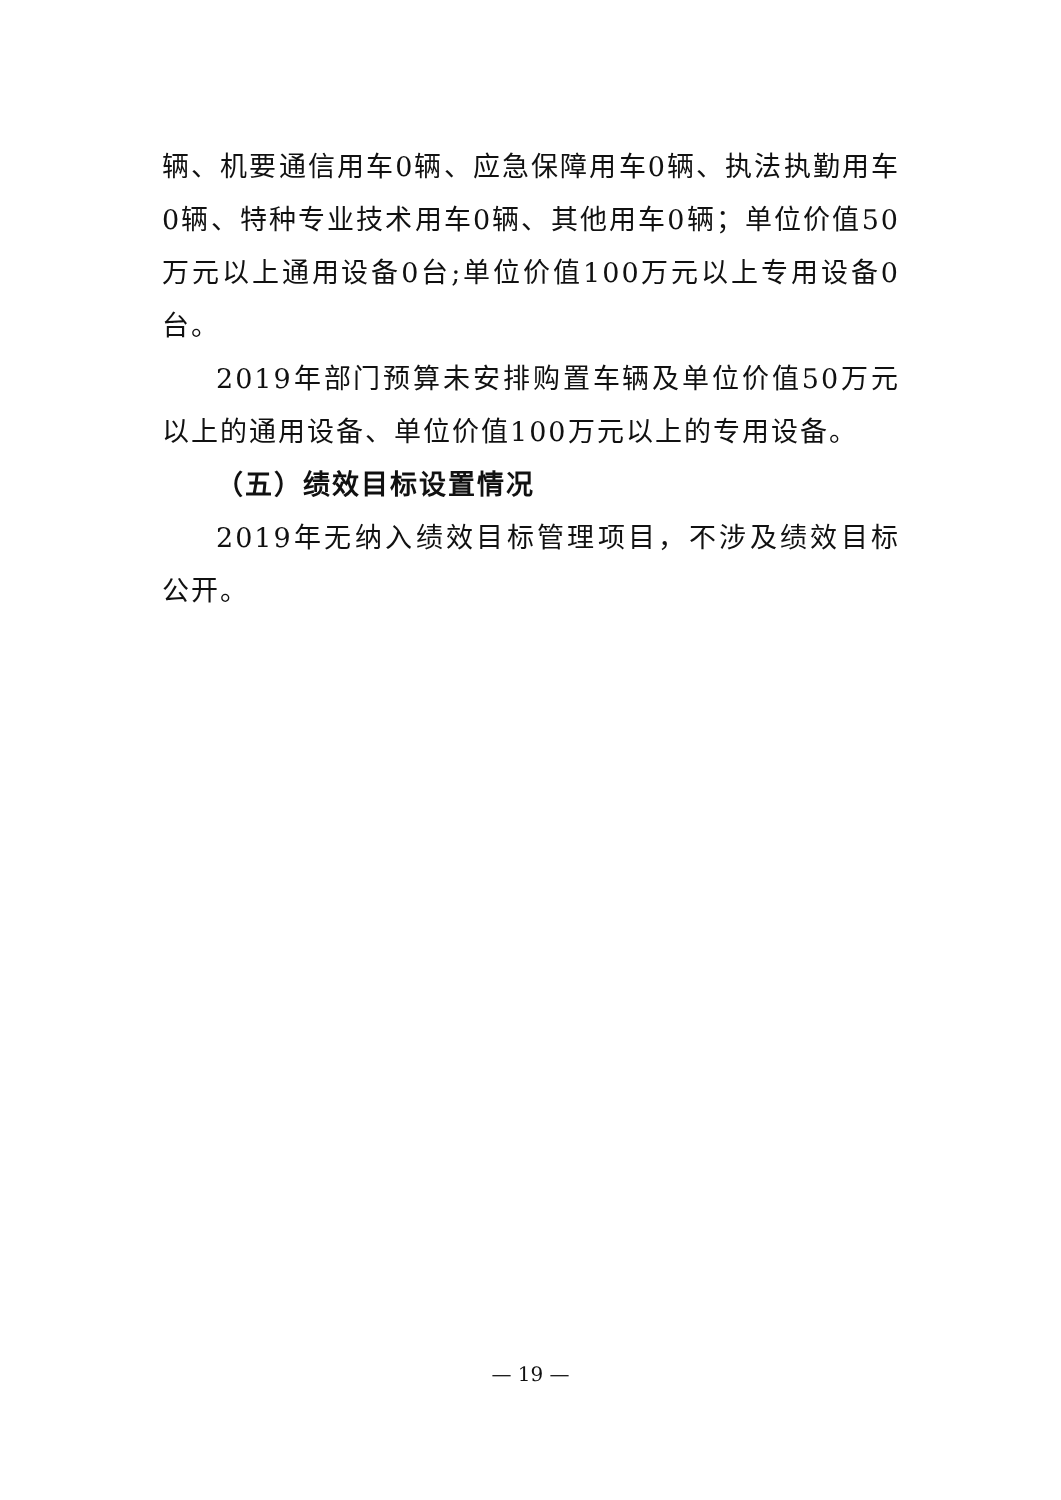辆、机要通信用车0辆、应急保障用车0辆、执法执勤用车0辆、特种专业技术用车0辆、其他用车0辆；单位价值50万元以上通用设备0台;单位价值100万元以上专用设备0台。
2019年部门预算未安排购置车辆及单位价值50万元以上的通用设备、单位价值100万元以上的专用设备。
（五）绩效目标设置情况
2019年无纳入绩效目标管理项目，不涉及绩效目标公开。
— 19 —